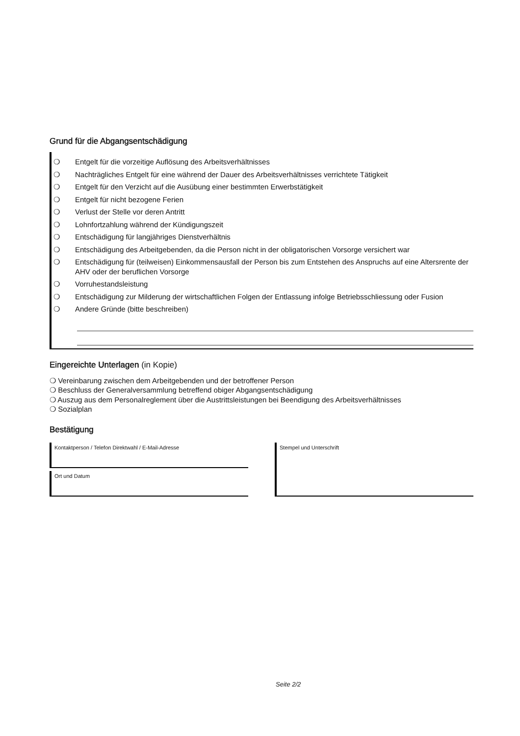Grund für die Abgangsentschädigung
❍ Entgelt für die vorzeitige Auflösung des Arbeitsverhältnisses
❍ Nachträgliches Entgelt für eine während der Dauer des Arbeitsverhältnisses verrichtete Tätigkeit
❍ Entgelt für den Verzicht auf die Ausübung einer bestimmten Erwerbstätigkeit
❍ Entgelt für nicht bezogene Ferien
❍ Verlust der Stelle vor deren Antritt
❍ Lohnfortzahlung während der Kündigungszeit
❍ Entschädigung für langjähriges Dienstverhältnis
❍ Entschädigung des Arbeitgebenden, da die Person nicht in der obligatorischen Vorsorge versichert war
❍ Entschädigung für (teilweisen) Einkommensausfall der Person bis zum Entstehen des Anspruchs auf eine Altersrente der AHV oder der beruflichen Vorsorge
❍ Vorruhestandsleistung
❍ Entschädigung zur Milderung der wirtschaftlichen Folgen der Entlassung infolge Betriebsschliessung oder Fusion
❍ Andere Gründe (bitte beschreiben)
Eingereichte Unterlagen (in Kopie)
❍ Vereinbarung zwischen dem Arbeitgebenden und der betroffener Person
❍ Beschluss der Generalversammlung betreffend obiger Abgangsentschädigung
❍ Auszug aus dem Personalreglement über die Austrittsleistungen bei Beendigung des Arbeitsverhältnisses
❍ Sozialplan
Bestätigung
Kontaktperson / Telefon Direktwahl / E-Mail-Adresse
Ort und Datum
Stempel und Unterschrift
Seite 2/2